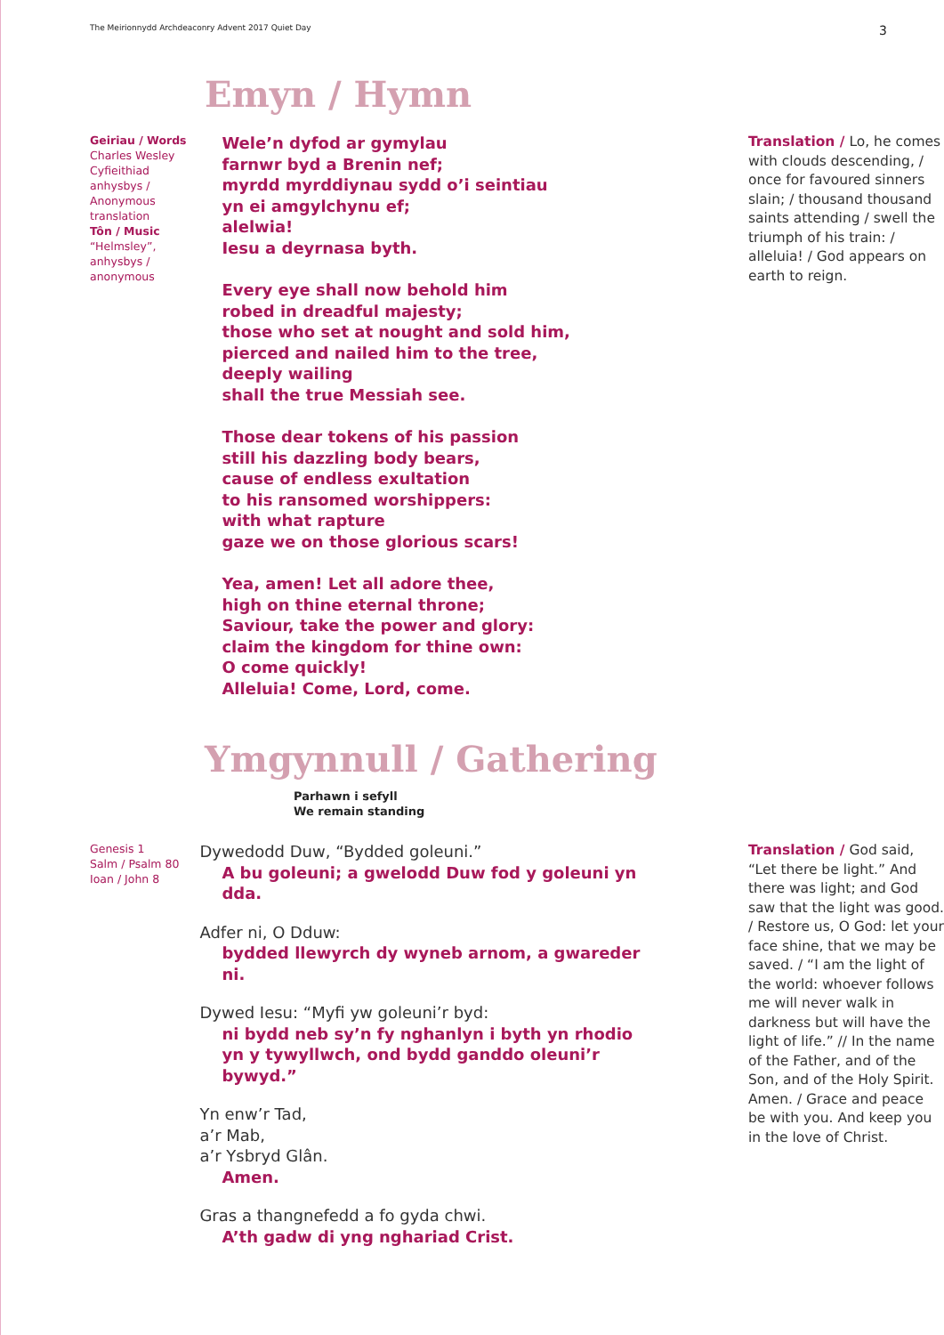The Meirionnydd Archdeaconry Advent 2017 Quiet Day 3
Emyn / Hymn
Geiriau / Words
Charles Wesley
Cyfieithiad anhysbys / Anonymous translation
Tôn / Music
“Helmsley”, anhysbys / anonymous
Wele’n dyfod ar gymylau
farnwr byd a Brenin nef;
myrdd myrddiynau sydd o’i seintiau
yn ei amgylchynu ef;
alelwia!
Iesu a deyrnasa byth.
Every eye shall now behold him
robed in dreadful majesty;
those who set at nought and sold him,
pierced and nailed him to the tree,
deeply wailing
shall the true Messiah see.
Those dear tokens of his passion
still his dazzling body bears,
cause of endless exultation
to his ransomed worshippers:
with what rapture
gaze we on those glorious scars!
Yea, amen! Let all adore thee,
high on thine eternal throne;
Saviour, take the power and glory:
claim the kingdom for thine own:
O come quickly!
Alleluia! Come, Lord, come.
Translation / Lo, he comes with clouds descending, / once for favoured sinners slain; / thousand thousand saints attending / swell the triumph of his train: / alleluia! / God appears on earth to reign.
Ymgynnull / Gathering
Parhawn i sefyll
We remain standing
Genesis 1
Salm / Psalm 80
Ioan / John 8
Dywedodd Duw, “Bydded goleuni.”
A bu goleuni; a gwelodd Duw fod y goleuni yn dda.
Adfer ni, O Dduw:
bydded llewyrch dy wyneb arnom, a gwareder ni.
Dywed Iesu: “Myfi yw goleuni’r byd:
ni bydd neb sy’n fy nghanlyn i byth yn rhodio yn y tywyllwch, ond bydd ganddo oleuni’r bywyd.”
Yn enw’r Tad,
a’r Mab,
a’r Ysbryd Glân.
Amen.
Gras a thangnefedd a fo gyda chwi.
A’th gadw di yng nghariad Crist.
Translation / God said, “Let there be light.” And there was light; and God saw that the light was good. / Restore us, O God: let your face shine, that we may be saved. / “I am the light of the world: whoever follows me will never walk in darkness but will have the light of life.” // In the name of the Father, and of the Son, and of the Holy Spirit. Amen. / Grace and peace be with you. And keep you in the love of Christ.